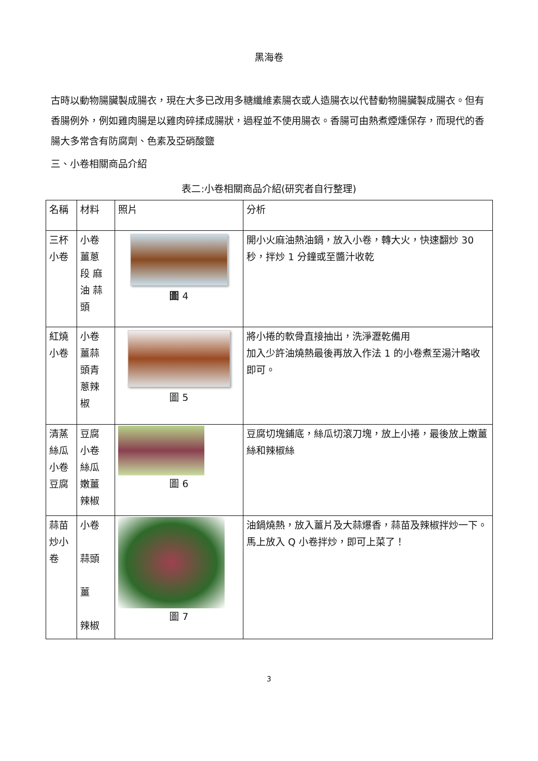黑海卷
古時以動物腸臟製成腸衣，現在大多已改用多糖纖維素腸衣或人造腸衣以代替動物腸臟製成腸衣。但有香腸例外，例如雞肉腸是以雞肉碎揉成腸狀，過程並不使用腸衣。香腸可由熱煮煙燻保存，而現代的香腸大多常含有防腐劑、色素及亞硝酸鹽
三、小卷相關商品介紹
表二:小卷相關商品介紹(研究者自行整理)
| 名稱 | 材料 | 照片 | 分析 |
| 三杯小卷 | 小卷 薑蔥 段 麻 油 蒜 頭 | 圖 4 | 開小火麻油熱油鍋，放入小卷，轉大火，快速翻炒 30 秒，拌炒 1 分鐘或至醬汁收乾 |
| 紅燒小卷 | 小卷 薑蒜 頭青 蔥辣 椒 | 圖 5 | 將小捲的軟骨直接抽出，洗淨瀝乾備用 加入少許油燒熱最後再放入作法 1 的小卷煮至湯汁略收即可。 |
| 清蒸絲瓜小卷豆腐 | 豆腐 小卷 絲瓜 嫩薑 辣椒 | 圖 6 | 豆腐切塊鋪底，絲瓜切滾刀塊，放上小捲，最後放上嫩薑絲和辣椒絲 |
| 蒜苗炒小卷 | 小卷 蒜頭 薑 辣椒 | 圖 7 | 油鍋燒熱，放入薑片及大蒜爆香，蒜苗及辣椒拌炒一下。馬上放入 Q 小卷拌炒，即可上菜了！ |
3